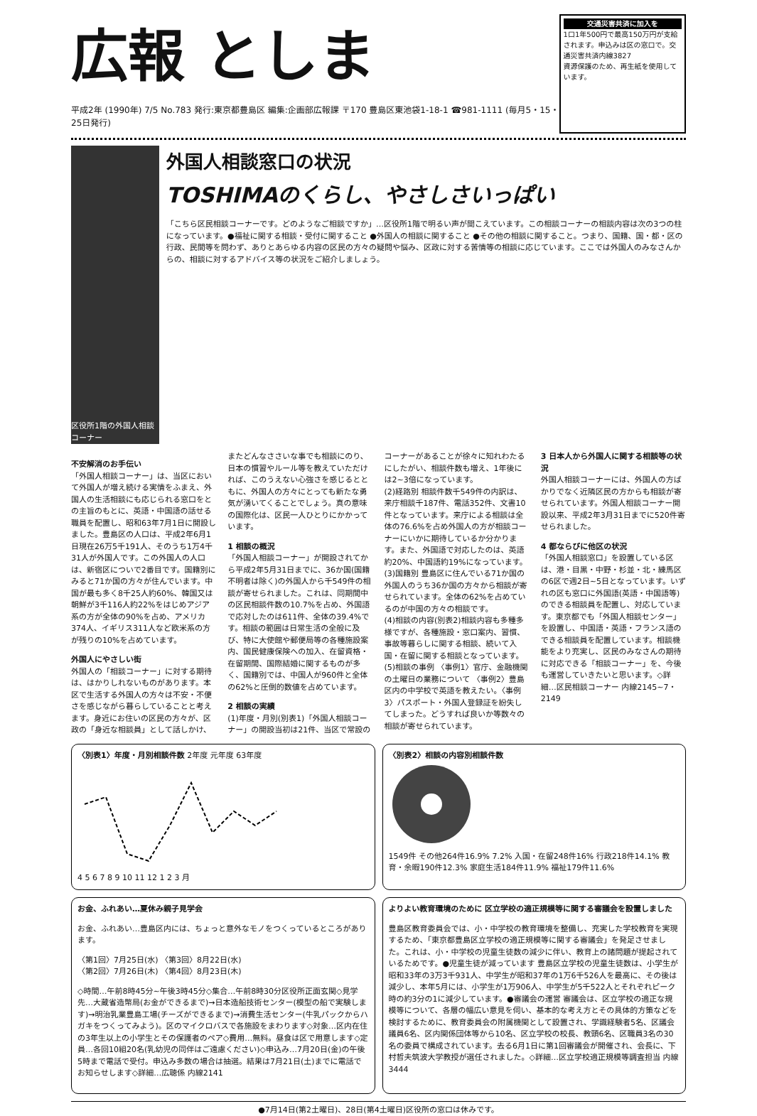広報 としま
平成2年 (1990年) 7/5 No.783 発行:東京都豊島区 編集:企画部広報課 〒170 豊島区東池袋1-18-1 ☎981-1111 (毎月5・15・25日発行)
交通災害共済に加入を
1口1年500円で最高150万円が支給されます。申込みは区の窓口で。交通災害共済内線3827
資源保護のため、再生紙を使用しています。
区役所1階の外国人相談コーナー
外国人相談窓口の状況
TOSHIMAのくらし、やさしさいっぱい
「こちら区民相談コーナーです。どのようなご相談ですか」…区役所1階で明るい声が聞こえています。この相談コーナーの相談内容は次の3つの柱になっています。●福祉に関する相談・受付に関すること ●外国人の相談に関すること ●その他の相談に関すること。つまり、国籍、国・都・区の行政、民間等を問わず、ありとあらゆる内容の区民の方々の疑問や悩み、区政に対する苦情等の相談に応じています。ここでは外国人のみなさんからの、相談に対するアドバイス等の状況をご紹介しましょう。
不安解消のお手伝い
「外国人相談コーナー」は、当区において外国人が増え続ける実情をふまえ、外国人の生活相談にも応じられる窓口をとの主旨のもとに、英語・中国語の話せる職員を配置し、昭和63年7月1日に開設しました。豊島区の人口は、平成2年6月1日現在26万5千191人、そのうち1万4千31人が外国人です。この外国人の人口は、新宿区についで2番目です。国籍別にみると71か国の方々が住んでいます。中国が最も多く8千25人約60%、韓国又は朝鮮が3千116人約22%をはじめアジア系の方が全体の90%を占め、アメリカ374人、イギリス311人など欧米系の方が残りの10%を占めています。
外国人にやさしい街
外国人の「相談コーナー」に対する期待は、はかりしれないものがあります。本区で生活する外国人の方々は不安・不便さを感じながら暮らしていることと考えます。身近にお住いの区民の方々が、区政の「身近な相談員」として話しかけ、またどんなささいな事でも相談にのり、日本の慣習やルール等を教えていただければ、このうえない心強さを感じるとともに、外国人の方々にとっても新たな勇気が湧いてくることでしょう。真の意味の国際化は、区民一人ひとりにかかっています。
1 相談の概況
「外国人相談コーナー」が開設されてから平成2年5月31日までに、36か国(国籍不明者は除く)の外国人から千549件の相談が寄せられました。これは、同期間中の区民相談件数の10.7%を占め、外国語で応対したのは611件、全体の39.4%です。相談の範囲は日常生活の全般に及び、特に大使館や郵便局等の各種施設案内、国民健康保険への加入、在留資格・在留期間、国際結婚に関するものが多く、国籍別では、中国人が960件と全体の62%と圧倒的数値を占めています。
2 相談の実績
(1)年度・月別(別表1)「外国人相談コーナー」の開設当初は21件、当区で常設のコーナーがあることが徐々に知れわたるにしたがい、相談件数も増え、1年後には2~3倍になっています。
(2)経路別 相談件数千549件の内訳は、来庁相談千187件、電話352件、文書10件となっています。来庁による相談は全体の76.6%を占め外国人の方が相談コーナーにいかに期待しているか分かります。また、外国語で対応したのは、英語約20%、中国語約19%になっています。
(3)国籍別 豊島区に住んでいる71か国の外国人のうち36か国の方々から相談が寄せられています。全体の62%を占めているのが中国の方々の相談です。
(4)相談の内容(別表2)相談内容も多種多様ですが、各種施設・窓口案内、習慣、事故等暮らしに関する相談、続いて入国・在留に関する相談となっています。
(5)相談の事例 〈事例1〉官庁、金融機関の土曜日の業務について 〈事例2〉豊島区内の中学校で英語を教えたい。〈事例3〉パスポート・外国人登録証を紛失してしまった。どうすれば良いか等数々の相談が寄せられています。
3 日本人から外国人に関する相談等の状況
外国人相談コーナーには、外国人の方ばかりでなく近隣区民の方からも相談が寄せられています。外国人相談コーナー開設以来、平成2年3月31日までに520件寄せられました。
4 都ならびに他区の状況
「外国人相談窓口」を設置している区は、港・目黒・中野・杉並・北・練馬区の6区で週2日~5日となっています。いずれの区も窓口に外国語(英語・中国語等)のできる相談員を配置し、対応しています。東京都でも「外国人相談センター」を設置し、中国語・英語・フランス語のできる相談員を配置しています。相談機能をより充実し、区民のみなさんの期待に対応できる「相談コーナー」を、今後も運営していきたいと思います。◇詳細…区民相談コーナー 内線2145~7・2149
〈別表1〉年度・月別相談件数 2年度 元年度 63年度
4 5 6 7 8 9 10 11 12 1 2 3 月
〈別表2〉相談の内容別相談件数
1549件 その他264件16.9% 7.2% 入国・在留248件16% 行政218件14.1% 教育・余暇190件12.3% 家庭生活184件11.9% 福祉179件11.6%
お金、ふれあい…夏休み親子見学会
お金、ふれあい…豊島区内には、ちょっと意外なモノをつくっているところがあります。
〈第1回〉7月25日(水) 〈第3回〉8月22日(水)
〈第2回〉7月26日(木) 〈第4回〉8月23日(木)
◇時間…午前8時45分~午後3時45分◇集合…午前8時30分区役所正面玄関◇見学先…大蔵省造幣局(お金ができるまで)→日本造船技術センター(模型の船で実験します)→明治乳業豊島工場(チーズができるまで)→消費生活センター(牛乳パックからハガキをつくってみよう)。区のマイクロバスで各施設をまわります◇対象…区内在住の3年生以上の小学生とその保護者のペア◇費用…無料。昼食は区で用意します◇定員…各回10組20名(乳幼児の同伴はご遠慮ください)◇申込み…7月20日(金)の午後5時まで電話で受付。申込み多数の場合は抽選。結果は7月21日(土)までに電話でお知らせします◇詳細…広聴係 内線2141
よりよい教育環境のために 区立学校の適正規模等に関する審議会を設置しました
豊島区教育委員会では、小・中学校の教育環境を整備し、充実した学校教育を実現するため、「東京都豊島区立学校の適正規模等に関する審議会」を発足させました。これは、小・中学校の児童生徒数の減少に伴い、教育上の諸問題が提起されているためです。●児童生徒が減っています 豊島区立学校の児童生徒数は、小学生が昭和33年の3万3千931人、中学生が昭和37年の1万6千526人を最高に、その後は減少し、本年5月には、小学生が1万906人、中学生が5千522人とそれぞれピーク時の約3分の1に減少しています。●審議会の運営 審議会は、区立学校の適正な規模等について、各層の幅広い意見を伺い、基本的な考え方とその具体的方策などを検討するために、教育委員会の附属機関として設置され、学識経験者5名、区議会議員6名、区内関係団体等から10名、区立学校の校長、教頭6名、区職員3名の30名の委員で構成されています。去る6月1日に第1回審議会が開催され、会長に、下村哲夫筑波大学教授が選任されました。◇詳細…区立学校適正規模等調査担当 内線3444
●7月14日(第2土曜日)、28日(第4土曜日)区役所の窓口は休みです。